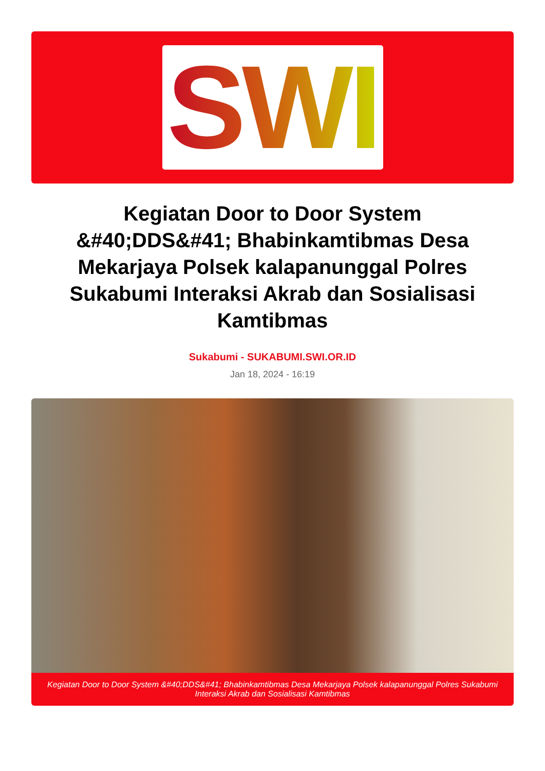SWI
Kegiatan Door to Door System &#40;DDS&#41; Bhabinkamtibmas Desa Mekarjaya Polsek kalapanunggal Polres Sukabumi Interaksi Akrab dan Sosialisasi Kamtibmas
Sukabumi - SUKABUMI.SWI.OR.ID
Jan 18, 2024 - 16:19
Kegiatan Door to Door System &#40;DDS&#41; Bhabinkamtibmas Desa Mekarjaya Polsek kalapanunggal Polres Sukabumi Interaksi Akrab dan Sosialisasi Kamtibmas